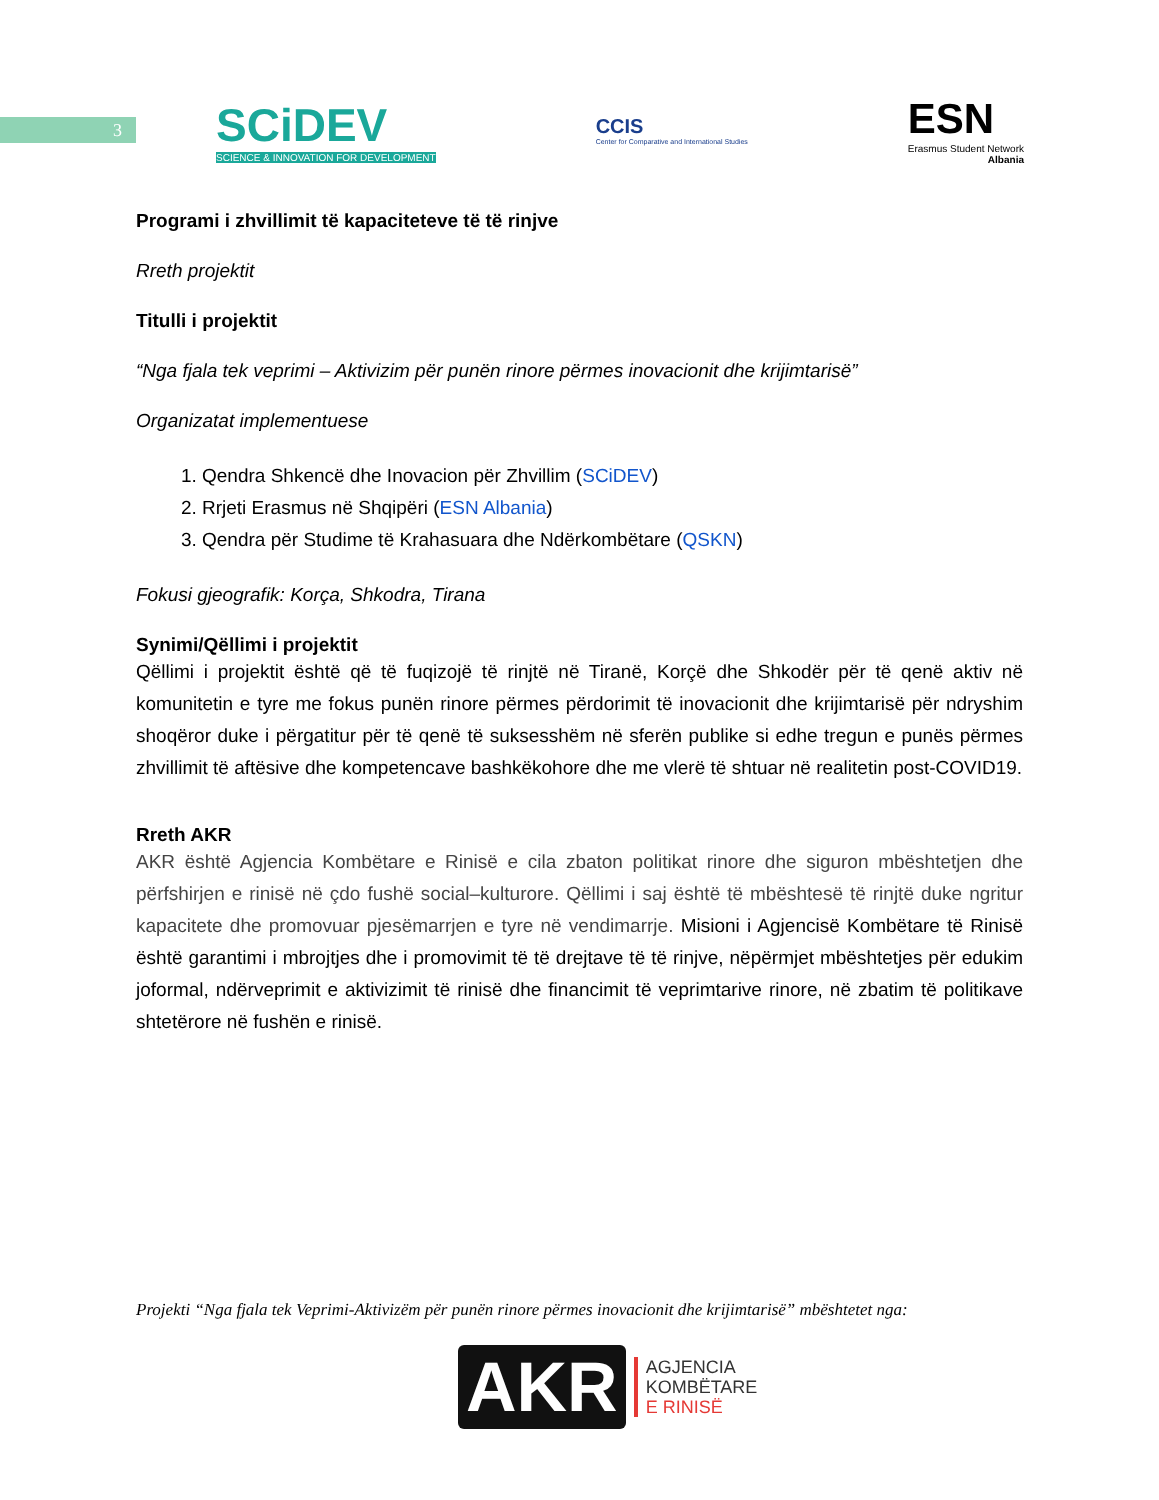3
SCiDEV
SCIENCE & INNOVATION FOR DEVELOPMENT
CCIS
Center for Comparative and International Studies
ESN
Erasmus Student Network
Albania
Programi i zhvillimit të kapaciteteve të të rinjve
Rreth projektit
Titulli i projektit
“Nga fjala tek veprimi – Aktivizim për punën rinore përmes inovacionit dhe krijimtarisë”
Organizatat implementuese
1. Qendra Shkencë dhe Inovacion për Zhvillim (SCiDEV)
2. Rrjeti Erasmus në Shqipëri (ESN Albania)
3. Qendra për Studime të Krahasuara dhe Ndërkombëtare (QSKN)
Fokusi gjeografik: Korça, Shkodra, Tirana
Synimi/Qëllimi i projektit
Qëllimi i projektit është që të fuqizojë të rinjtë në Tiranë, Korçë dhe Shkodër për të qenë aktiv në komunitetin e tyre me fokus punën rinore përmes përdorimit të inovacionit dhe krijimtarisë për ndryshim shoqëror duke i përgatitur për të qenë të suksesshëm në sferën publike si edhe tregun e punës përmes zhvillimit të aftësive dhe kompetencave bashkëkohore dhe me vlerë të shtuar në realitetin post-COVID19.
Rreth AKR
AKR është Agjencia Kombëtare e Rinisë e cila zbaton politikat rinore dhe siguron mbështetjen dhe përfshirjen e rinisë në çdo fushë social–kulturore. Qëllimi i saj është të mbështesë të rinjtë duke ngritur kapacitete dhe promovuar pjesëmarrjen e tyre në vendimarrje. Misioni i Agjencisë Kombëtare të Rinisë është garantimi i mbrojtjes dhe i promovimit të të drejtave të të rinjve, nëpërmjet mbështetjes për edukim joformal, ndërveprimit e aktivizimit të rinisë dhe financimit të veprimtarive rinore, në zbatim të politikave shtetërore në fushën e rinisë.
Projekti “Nga fjala tek Veprimi-Aktivizëm për punën rinore përmes inovacionit dhe krijimtarisë” mbështetet nga:
AKR
AGJENCIA
KOMBËTARE
E RINISË